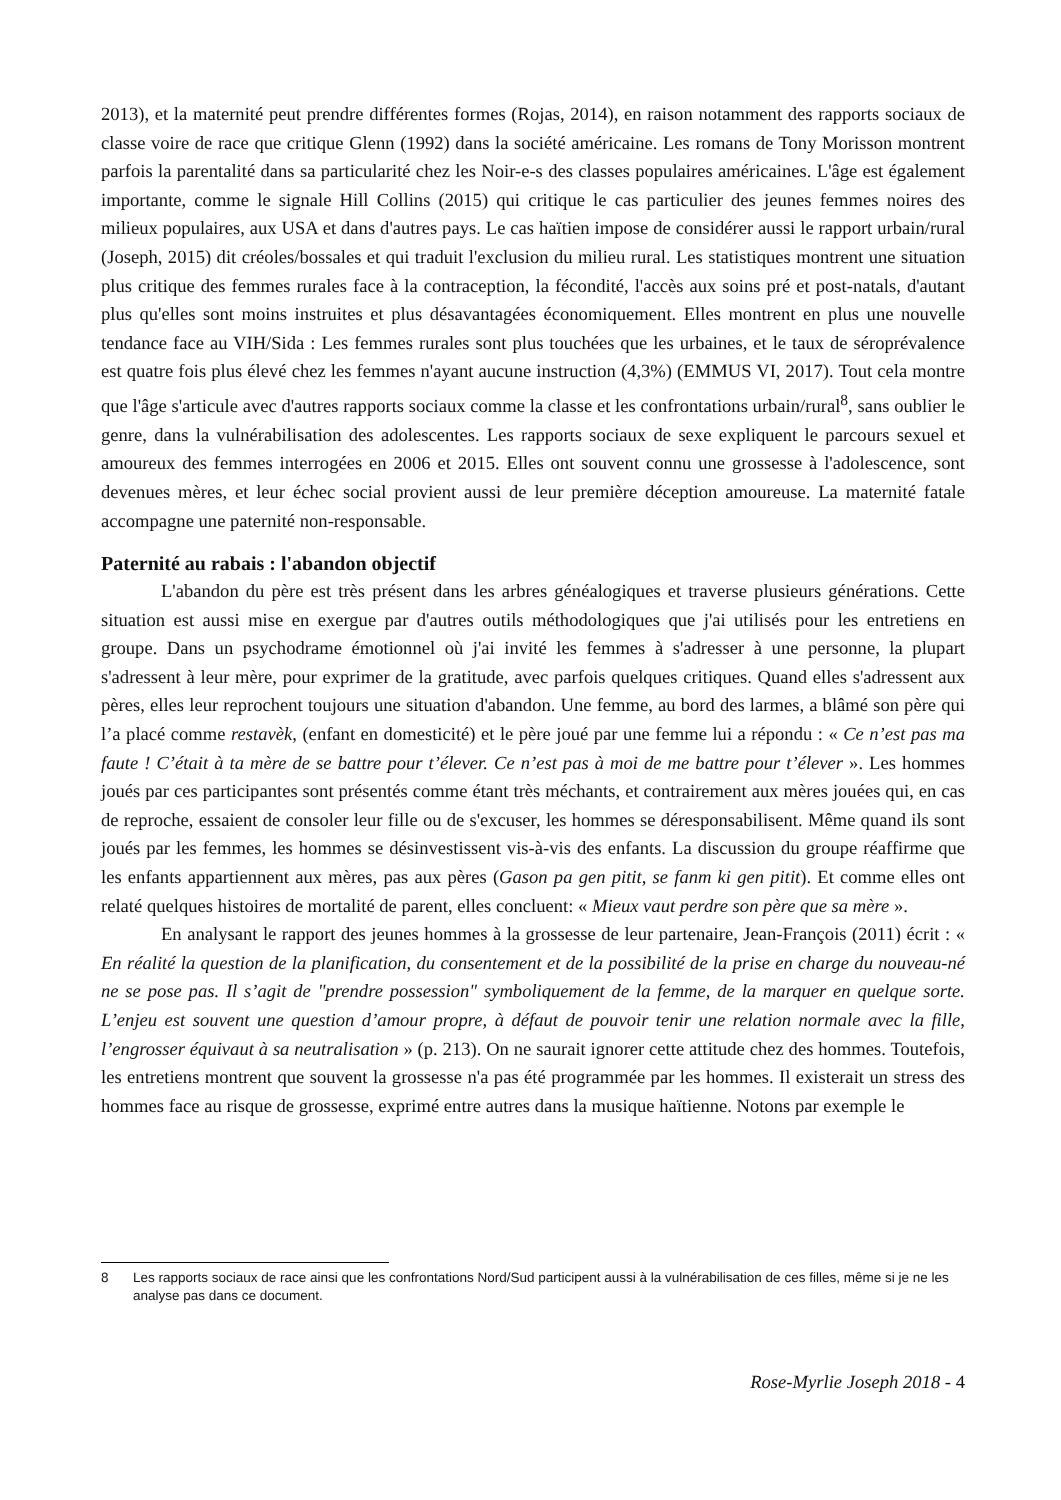2013), et la maternité peut prendre différentes formes (Rojas, 2014), en raison notamment des rapports sociaux de classe voire de race que critique Glenn (1992) dans la société américaine. Les romans de Tony Morisson montrent parfois la parentalité dans sa particularité chez les Noir-e-s des classes populaires américaines. L'âge est également importante, comme le signale Hill Collins (2015) qui critique le cas particulier des jeunes femmes noires des milieux populaires, aux USA et dans d'autres pays. Le cas haïtien impose de considérer aussi le rapport urbain/rural (Joseph, 2015) dit créoles/bossales et qui traduit l'exclusion du milieu rural. Les statistiques montrent une situation plus critique des femmes rurales face à la contraception, la fécondité, l'accès aux soins pré et post-natals, d'autant plus qu'elles sont moins instruites et plus désavantagées économiquement. Elles montrent en plus une nouvelle tendance face au VIH/Sida : Les femmes rurales sont plus touchées que les urbaines, et le taux de séroprévalence est quatre fois plus élevé chez les femmes n'ayant aucune instruction (4,3%) (EMMUS VI, 2017). Tout cela montre que l'âge s'articule avec d'autres rapports sociaux comme la classe et les confrontations urbain/rural<sup>8</sup>, sans oublier le genre, dans la vulnérabilisation des adolescentes. Les rapports sociaux de sexe expliquent le parcours sexuel et amoureux des femmes interrogées en 2006 et 2015. Elles ont souvent connu une grossesse à l'adolescence, sont devenues mères, et leur échec social provient aussi de leur première déception amoureuse. La maternité fatale accompagne une paternité non-responsable.
Paternité au rabais : l'abandon objectif
L'abandon du père est très présent dans les arbres généalogiques et traverse plusieurs générations. Cette situation est aussi mise en exergue par d'autres outils méthodologiques que j'ai utilisés pour les entretiens en groupe. Dans un psychodrame émotionnel où j'ai invité les femmes à s'adresser à une personne, la plupart s'adressent à leur mère, pour exprimer de la gratitude, avec parfois quelques critiques. Quand elles s'adressent aux pères, elles leur reprochent toujours une situation d'abandon. Une femme, au bord des larmes, a blâmé son père qui l’a placé comme restavèk, (enfant en domesticité) et le père joué par une femme lui a répondu : « Ce n’est pas ma faute ! C’était à ta mère de se battre pour t’élever. Ce n’est pas à moi de me battre pour t’élever ». Les hommes joués par ces participantes sont présentés comme étant très méchants, et contrairement aux mères jouées qui, en cas de reproche, essaient de consoler leur fille ou de s'excuser, les hommes se déresponsabilisent. Même quand ils sont joués par les femmes, les hommes se désinvestissent vis-à-vis des enfants. La discussion du groupe réaffirme que les enfants appartiennent aux mères, pas aux pères (Gason pa gen pitit, se fanm ki gen pitit). Et comme elles ont relaté quelques histoires de mortalité de parent, elles concluent: « Mieux vaut perdre son père que sa mère ».
En analysant le rapport des jeunes hommes à la grossesse de leur partenaire, Jean-François (2011) écrit : « En réalité la question de la planification, du consentement et de la possibilité de la prise en charge du nouveau-né ne se pose pas. Il s’agit de "prendre possession" symboliquement de la femme, de la marquer en quelque sorte. L’enjeu est souvent une question d’amour propre, à défaut de pouvoir tenir une relation normale avec la fille, l’engrosser équivaut à sa neutralisation » (p. 213). On ne saurait ignorer cette attitude chez des hommes. Toutefois, les entretiens montrent que souvent la grossesse n'a pas été programmée par les hommes. Il existerait un stress des hommes face au risque de grossesse, exprimé entre autres dans la musique haïtienne. Notons par exemple le
8 Les rapports sociaux de race ainsi que les confrontations Nord/Sud participent aussi à la vulnérabilisation de ces filles, même si je ne les analyse pas dans ce document.
Rose-Myrlie Joseph 2018 - 4